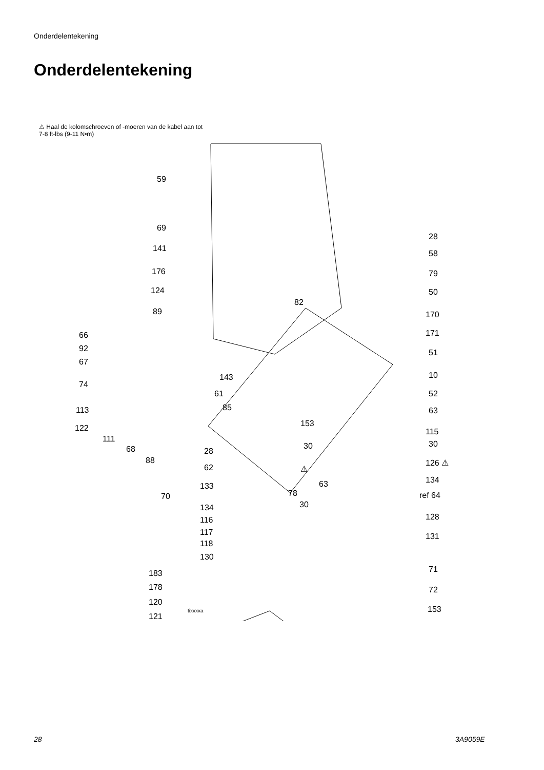Onderdelentekening
Onderdelentekening
⚠ Haal de kolomschroeven of -moeren van de kabel aan tot 7-8 ft-lbs (9-11 N•m)
59
69
141
176
124
89
66
92
67
74
113
122
111
68
88
70
143
61
85
28
62
133
134
116
117
118
130
183
178
120
tixxxxa
121
82
153
30
78
30
63
⚠
28
58
79
50
170
171
51
10
52
63
115
30
126 ⚠
134
ref 64
128
131
71
72
153
28 3A9059E